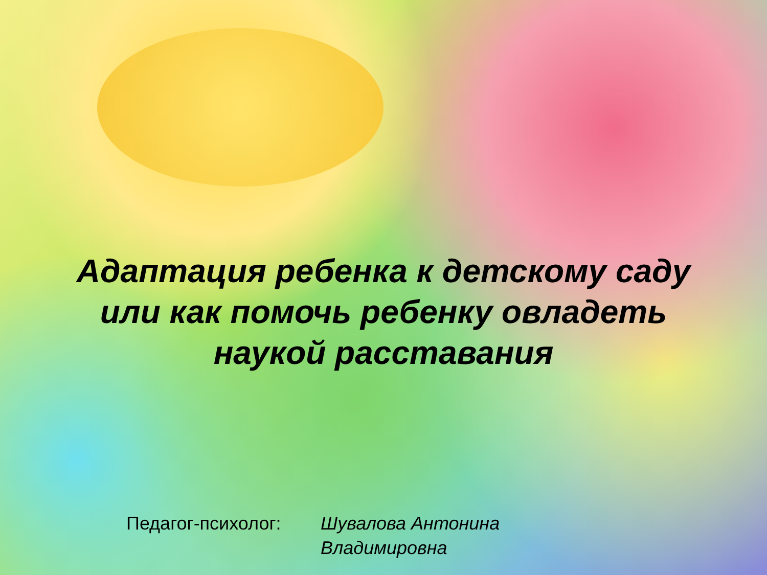Адаптация ребенка к детскому саду
или как помочь ребенку овладеть
наукой расставания
Педагог-психолог: Шувалова Антонина
Владимировна